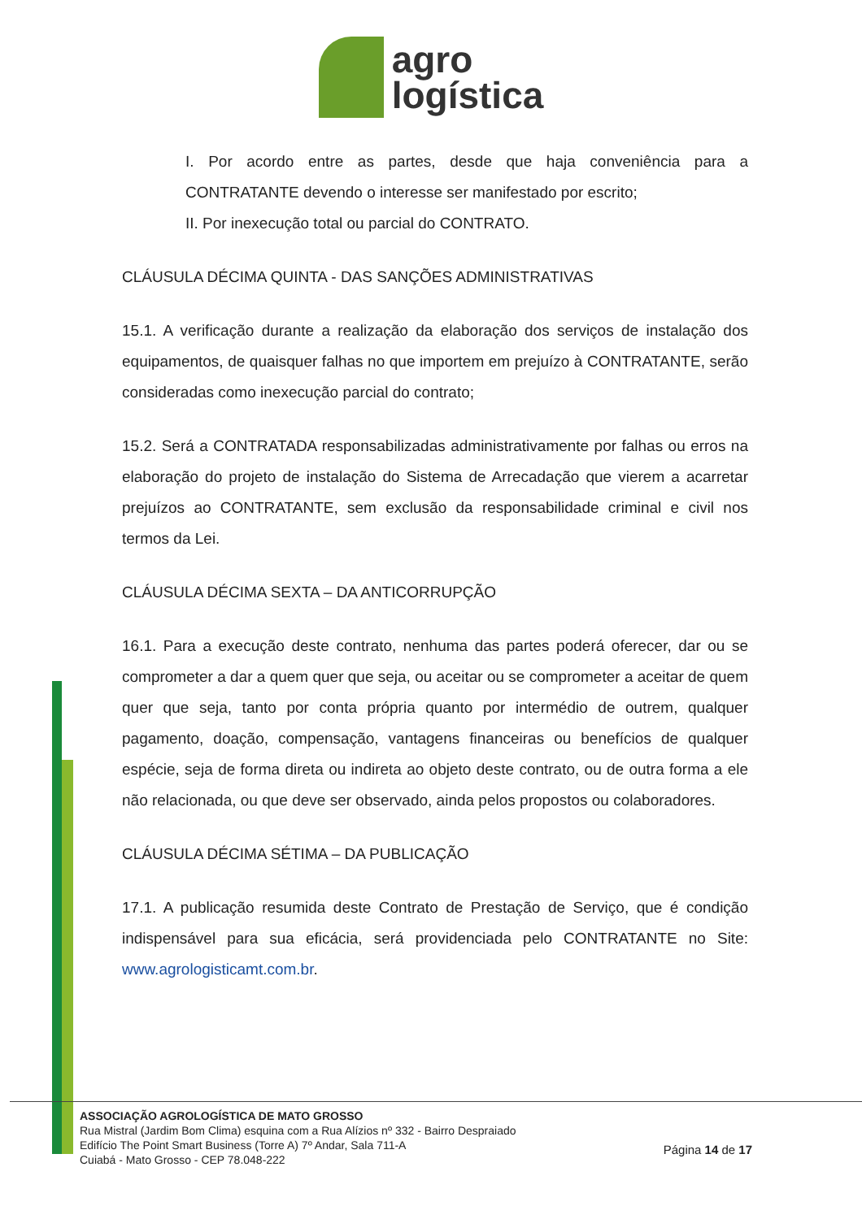agro
logística
I. Por acordo entre as partes, desde que haja conveniência para a CONTRATANTE devendo o interesse ser manifestado por escrito;
II. Por inexecução total ou parcial do CONTRATO.
CLÁUSULA DÉCIMA QUINTA - DAS SANÇÕES ADMINISTRATIVAS
15.1. A verificação durante a realização da elaboração dos serviços de instalação dos equipamentos, de quaisquer falhas no que importem em prejuízo à CONTRATANTE, serão consideradas como inexecução parcial do contrato;
15.2. Será a CONTRATADA responsabilizadas administrativamente por falhas ou erros na elaboração do projeto de instalação do Sistema de Arrecadação que vierem a acarretar prejuízos ao CONTRATANTE, sem exclusão da responsabilidade criminal e civil nos termos da Lei.
CLÁUSULA DÉCIMA SEXTA – DA ANTICORRUPÇÃO
16.1. Para a execução deste contrato, nenhuma das partes poderá oferecer, dar ou se comprometer a dar a quem quer que seja, ou aceitar ou se comprometer a aceitar de quem quer que seja, tanto por conta própria quanto por intermédio de outrem, qualquer pagamento, doação, compensação, vantagens financeiras ou benefícios de qualquer espécie, seja de forma direta ou indireta ao objeto deste contrato, ou de outra forma a ele não relacionada, ou que deve ser observado, ainda pelos propostos ou colaboradores.
CLÁUSULA DÉCIMA SÉTIMA – DA PUBLICAÇÃO
17.1. A publicação resumida deste Contrato de Prestação de Serviço, que é condição indispensável para sua eficácia, será providenciada pelo CONTRATANTE no Site: www.agrologisticamt.com.br.
ASSOCIAÇÃO AGROLOGÍSTICA DE MATO GROSSO
Rua Mistral (Jardim Bom Clima) esquina com a Rua Alízios nº 332 - Bairro Despraiado
Edifício The Point Smart Business (Torre A) 7º Andar, Sala 711-A
Cuiabá - Mato Grosso - CEP 78.048-222
Página 14 de 17